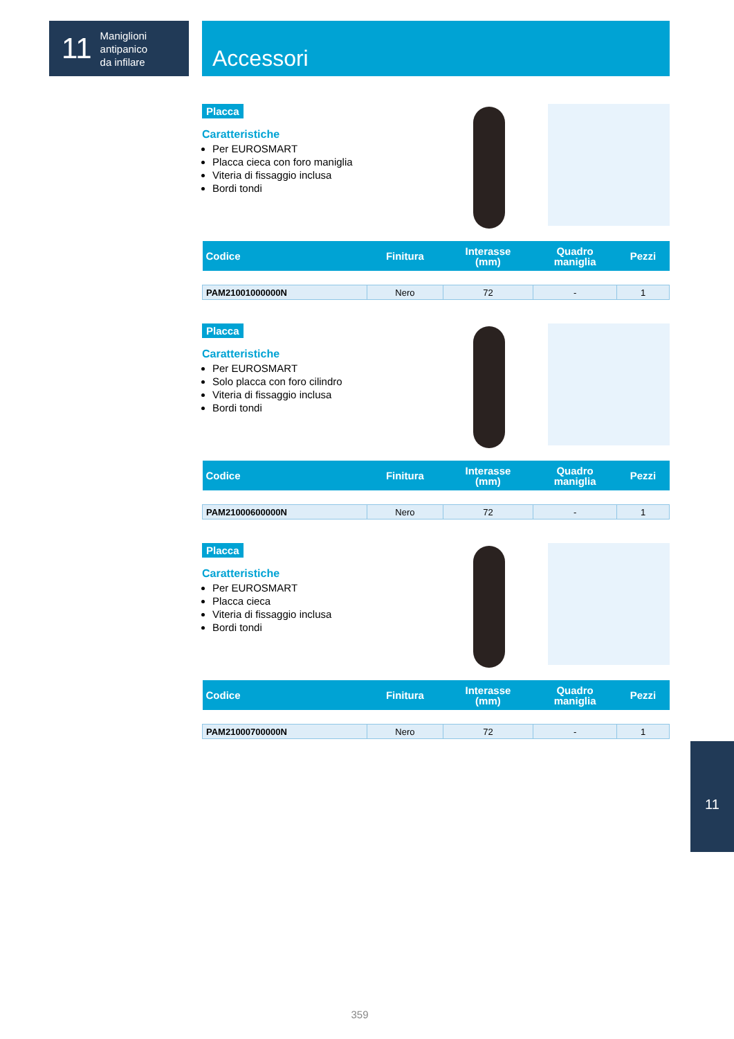11 Maniglioni
antipanico
da infilare
Accessori
Placca
Caratteristiche
Per EUROSMART
Placca cieca con foro maniglia
Viteria di fissaggio inclusa
Bordi tondi
| Codice | Finitura | Interasse (mm) | Quadro maniglia | Pezzi |
| --- | --- | --- | --- | --- |
| PAM21001000000N | Nero | 72 | - | 1 |
Placca
Caratteristiche
Per EUROSMART
Solo placca con foro cilindro
Viteria di fissaggio inclusa
Bordi tondi
| Codice | Finitura | Interasse (mm) | Quadro maniglia | Pezzi |
| --- | --- | --- | --- | --- |
| PAM21000600000N | Nero | 72 | - | 1 |
Placca
Caratteristiche
Per EUROSMART
Placca cieca
Viteria di fissaggio inclusa
Bordi tondi
| Codice | Finitura | Interasse (mm) | Quadro maniglia | Pezzi |
| --- | --- | --- | --- | --- |
| PAM21000700000N | Nero | 72 | - | 1 |
11
359